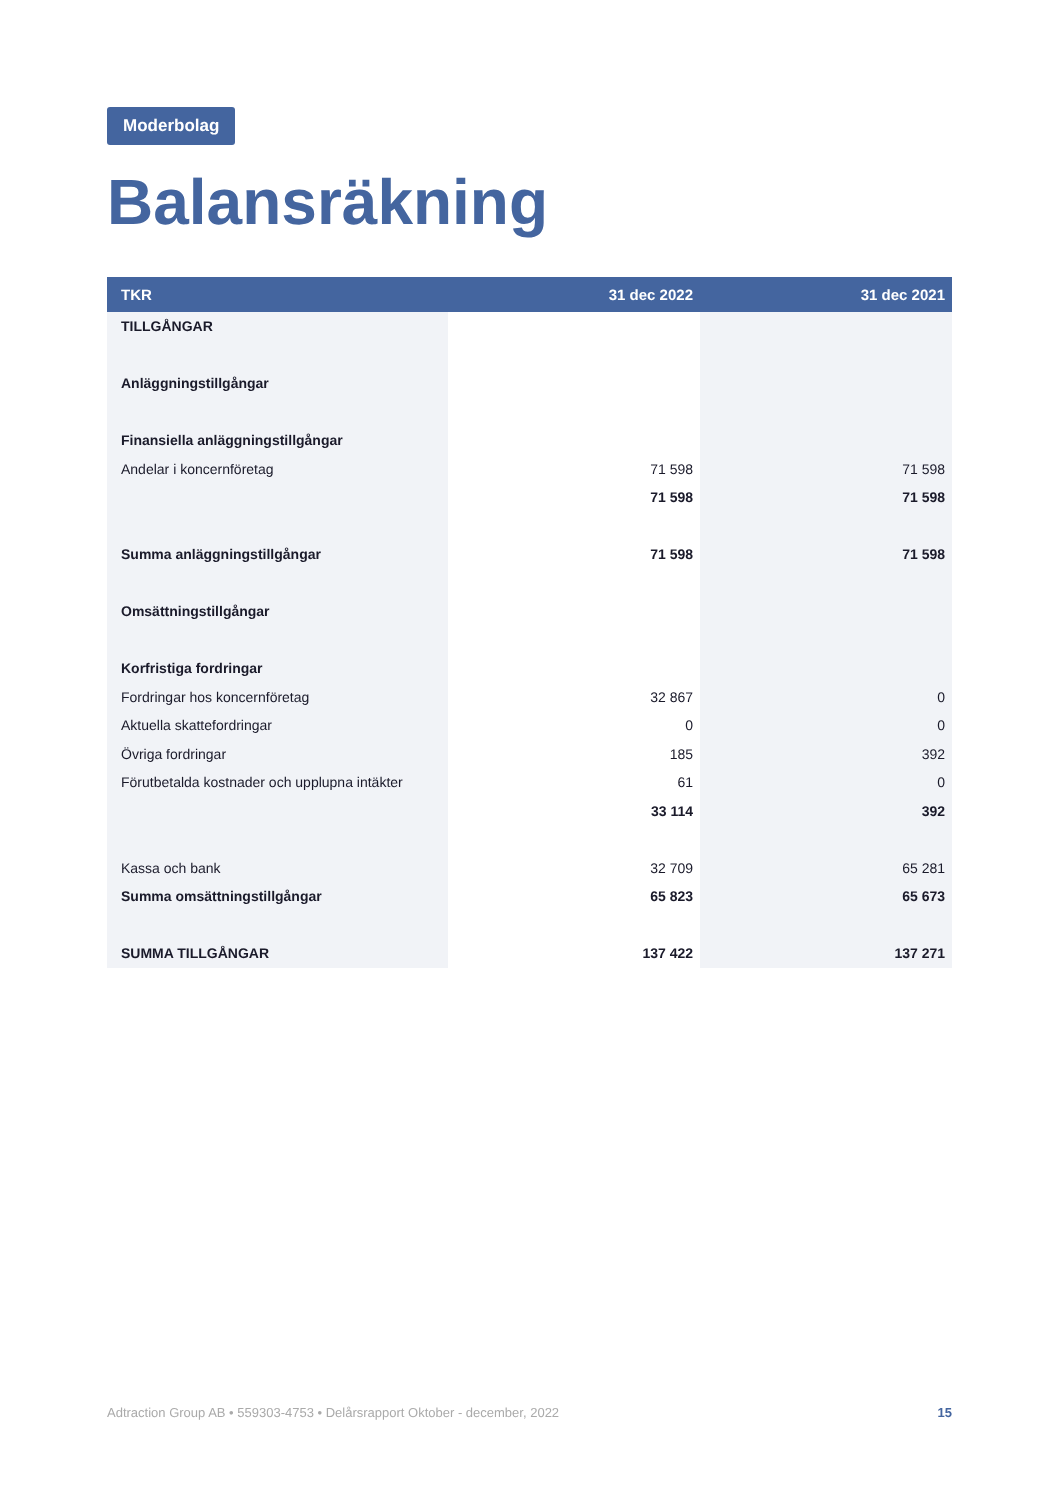Moderbolag
Balansräkning
| TKR | 31 dec 2022 | 31 dec 2021 |
| --- | --- | --- |
| TILLGÅNGAR | | |
| Anläggningstillgångar | | |
| Finansiella anläggningstillgångar | | |
| Andelar i koncernföretag | 71 598 | 71 598 |
| | 71 598 | 71 598 |
| Summa anläggningstillgångar | 71 598 | 71 598 |
| Omsättningstillgångar | | |
| Korfristiga fordringar | | |
| Fordringar hos koncernföretag | 32 867 | 0 |
| Aktuella skattefordringar | 0 | 0 |
| Övriga fordringar | 185 | 392 |
| Förutbetalda kostnader och upplupna intäkter | 61 | 0 |
| | 33 114 | 392 |
| Kassa och bank | 32 709 | 65 281 |
| Summa omsättningstillgångar | 65 823 | 65 673 |
| SUMMA TILLGÅNGAR | 137 422 | 137 271 |
Adtraction Group AB • 559303-4753 • Delårsrapport Oktober - december, 2022 15